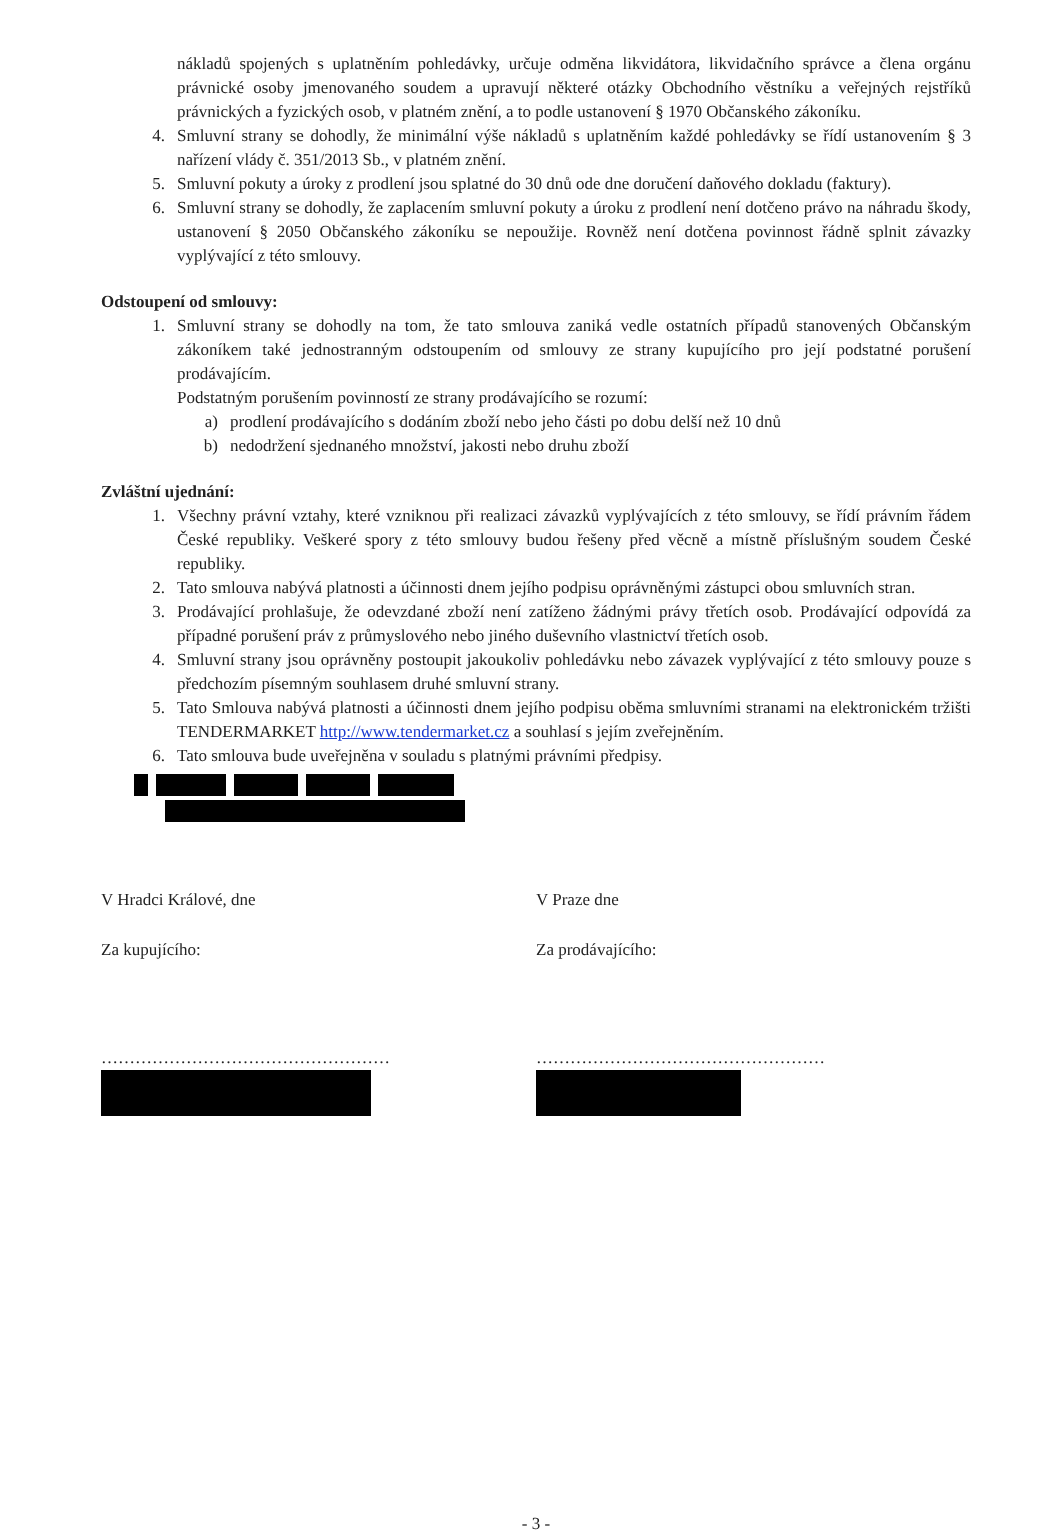nákladů spojených s uplatněním pohledávky, určuje odměna likvidátora, likvidačního správce a člena orgánu právnické osoby jmenovaného soudem a upravují některé otázky Obchodního věstníku a veřejných rejstříků právnických a fyzických osob, v platném znění, a to podle ustanovení § 1970 Občanského zákoníku.
4. Smluvní strany se dohodly, že minimální výše nákladů s uplatněním každé pohledávky se řídí ustanovením § 3 nařízení vlády č. 351/2013 Sb., v platném znění.
5. Smluvní pokuty a úroky z prodlení jsou splatné do 30 dnů ode dne doručení daňového dokladu (faktury).
6. Smluvní strany se dohodly, že zaplacením smluvní pokuty a úroku z prodlení není dotčeno právo na náhradu škody, ustanovení § 2050 Občanského zákoníku se nepoužije. Rovněž není dotčena povinnost řádně splnit závazky vyplývající z této smlouvy.
Odstoupení od smlouvy:
1. Smluvní strany se dohodly na tom, že tato smlouva zaniká vedle ostatních případů stanovených Občanským zákoníkem také jednostranným odstoupením od smlouvy ze strany kupujícího pro její podstatné porušení prodávajícím.
Podstatným porušením povinností ze strany prodávajícího se rozumí:
a) prodlení prodávajícího s dodáním zboží nebo jeho části po dobu delší než 10 dnů
b) nedodržení sjednaného množství, jakosti nebo druhu zboží
Zvláštní ujednání:
1. Všechny právní vztahy, které vzniknou při realizaci závazků vyplývajících z této smlouvy, se řídí právním řádem České republiky. Veškeré spory z této smlouvy budou řešeny před věcně a místně příslušným soudem České republiky.
2. Tato smlouva nabývá platnosti a účinnosti dnem jejího podpisu oprávněnými zástupci obou smluvních stran.
3. Prodávající prohlašuje, že odevzdané zboží není zatíženo žádnými právy třetích osob. Prodávající odpovídá za případné porušení práv z průmyslového nebo jiného duševního vlastnictví třetích osob.
4. Smluvní strany jsou oprávněny postoupit jakoukoliv pohledávku nebo závazek vyplývající z této smlouvy pouze s předchozím písemným souhlasem druhé smluvní strany.
5. Tato Smlouva nabývá platnosti a účinnosti dnem jejího podpisu oběma smluvními stranami na elektronickém tržišti TENDERMARKET http://www.tendermarket.cz a souhlasí s jejím zveřejněním.
6. Tato smlouva bude uveřejněna v souladu s platnými právními předpisy.
V Hradci Králové, dne V Praze dne
Za kupujícího: Za prodávajícího:
…………………………………………… ……………………………………………
- 3 -